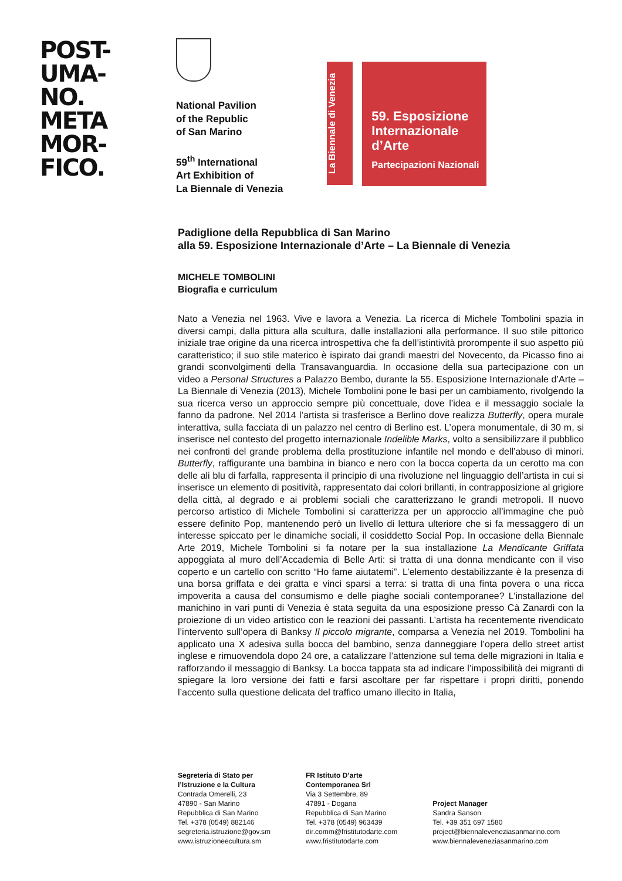POST-
UMA-
NO.
META
MOR-
FICO.
National Pavilion
of the Republic
of San Marino
59<sup>th</sup> International
Art Exhibition of
La Biennale di Venezia
La Biennale di Venezia
59. Esposizione
Internazionale
d’Arte
Partecipazioni Nazionali
Padiglione della Repubblica di San Marino
alla 59. Esposizione Internazionale d’Arte – La Biennale di Venezia
MICHELE TOMBOLINI
Biografia e curriculum
Nato a Venezia nel 1963. Vive e lavora a Venezia. La ricerca di Michele Tombolini spazia in diversi campi, dalla pittura alla scultura, dalle installazioni alla performance. Il suo stile pittorico iniziale trae origine da una ricerca introspettiva che fa dell’istintività prorompente il suo aspetto più caratteristico; il suo stile materico è ispirato dai grandi maestri del Novecento, da Picasso fino ai grandi sconvolgimenti della Transavanguardia. In occasione della sua partecipazione con un video a Personal Structures a Palazzo Bembo, durante la 55. Esposizione Internazionale d’Arte – La Biennale di Venezia (2013), Michele Tombolini pone le basi per un cambiamento, rivolgendo la sua ricerca verso un approccio sempre più concettuale, dove l’idea e il messaggio sociale la fanno da padrone. Nel 2014 l’artista si trasferisce a Berlino dove realizza Butterfly, opera murale interattiva, sulla facciata di un palazzo nel centro di Berlino est. L’opera monumentale, di 30 m, si inserisce nel contesto del progetto internazionale Indelible Marks, volto a sensibilizzare il pubblico nei confronti del grande problema della prostituzione infantile nel mondo e dell’abuso di minori. Butterfly, raffigurante una bambina in bianco e nero con la bocca coperta da un cerotto ma con delle ali blu di farfalla, rappresenta il principio di una rivoluzione nel linguaggio dell’artista in cui si inserisce un elemento di positività, rappresentato dai colori brillanti, in contrapposizione al grigiore della città, al degrado e ai problemi sociali che caratterizzano le grandi metropoli. Il nuovo percorso artistico di Michele Tombolini si caratterizza per un approccio all’immagine che può essere definito Pop, mantenendo però un livello di lettura ulteriore che si fa messaggero di un interesse spiccato per le dinamiche sociali, il cosiddetto Social Pop. In occasione della Biennale Arte 2019, Michele Tombolini si fa notare per la sua installazione La Mendicante Griffata appoggiata al muro dell’Accademia di Belle Arti: si tratta di una donna mendicante con il viso coperto e un cartello con scritto “Ho fame aiutatemi”. L’elemento destabilizzante è la presenza di una borsa griffata e dei gratta e vinci sparsi a terra: si tratta di una finta povera o una ricca impoverita a causa del consumismo e delle piaghe sociali contemporanee? L’installazione del manichino in vari punti di Venezia è stata seguita da una esposizione presso Cà Zanardi con la proiezione di un video artistico con le reazioni dei passanti. L’artista ha recentemente rivendicato l’intervento sull’opera di Banksy Il piccolo migrante, comparsa a Venezia nel 2019. Tombolini ha applicato una X adesiva sulla bocca del bambino, senza danneggiare l’opera dello street artist inglese e rimuovendola dopo 24 ore, a catalizzare l’attenzione sul tema delle migrazioni in Italia e rafforzando il messaggio di Banksy. La bocca tappata sta ad indicare l’impossibilità dei migranti di spiegare la loro versione dei fatti e farsi ascoltare per far rispettare i propri diritti, ponendo l’accento sulla questione delicata del traffico umano illecito in Italia,
Segreteria di Stato per
l’Istruzione e la Cultura
Contrada Omerelli, 23
47890 - San Marino
Repubblica di San Marino
Tel. +378 (0549) 882146
segreteria.istruzione@gov.sm
www.istruzioneecultura.sm
FR Istituto D’arte
Contemporanea Srl
Via 3 Settembre, 89
47891 - Dogana
Repubblica di San Marino
Tel. +378 (0549) 963439
dir.comm@fristitutodarte.com
www.fristitutodarte.com
Project Manager
Sandra Sanson
Tel. +39 351 697 1580
project@biennaleveneziasanmarino.com
www.biennaleveneziasanmarino.com